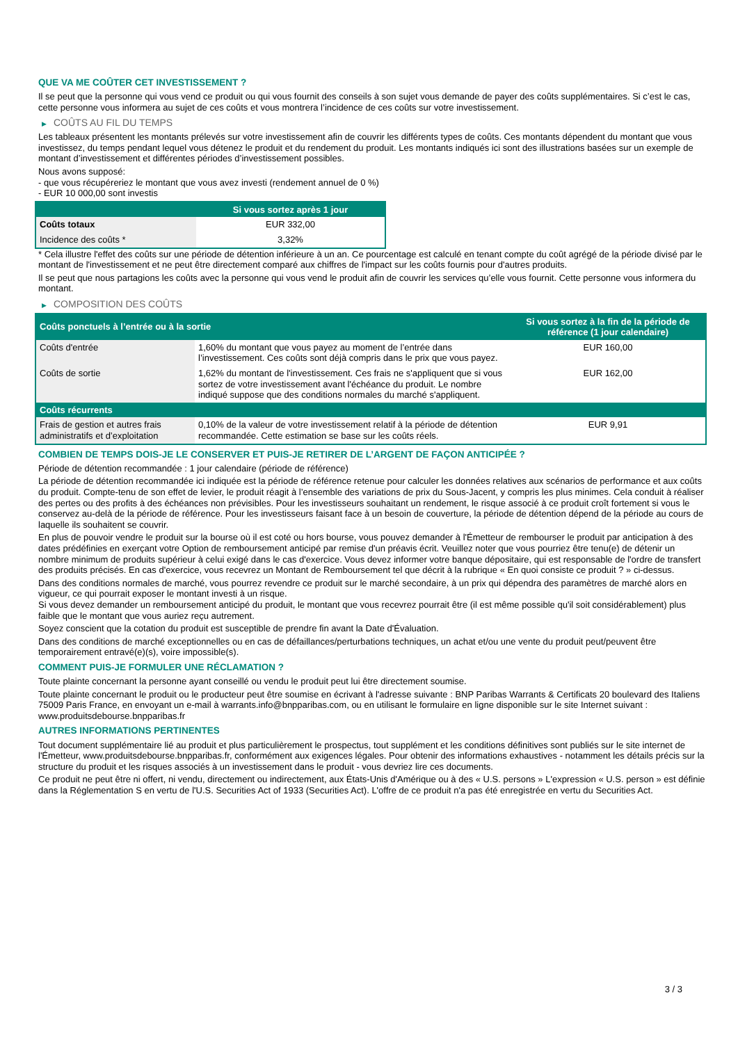QUE VA ME COÛTER CET INVESTISSEMENT ?
Il se peut que la personne qui vous vend ce produit ou qui vous fournit des conseils à son sujet vous demande de payer des coûts supplémentaires. Si c’est le cas, cette personne vous informera au sujet de ces coûts et vous montrera l’incidence de ces coûts sur votre investissement.
▶ COÛTS AU FIL DU TEMPS
Les tableaux présentent les montants prélevés sur votre investissement afin de couvrir les différents types de coûts. Ces montants dépendent du montant que vous investissez, du temps pendant lequel vous détenez le produit et du rendement du produit. Les montants indiqués ici sont des illustrations basées sur un exemple de montant d’investissement et différentes périodes d’investissement possibles.
Nous avons supposé:
- que vous récupéreriez le montant que vous avez investi (rendement annuel de 0 %)
- EUR 10 000,00 sont investis
| | Si vous sortez après 1 jour |
| --- | --- |
| Coûts totaux | EUR 332,00 |
| Incidence des coûts * | 3,32% |
* Cela illustre l'effet des coûts sur une période de détention inférieure à un an. Ce pourcentage est calculé en tenant compte du coût agrégé de la période divisé par le montant de l'investissement et ne peut être directement comparé aux chiffres de l'impact sur les coûts fournis pour d'autres produits.
Il se peut que nous partagions les coûts avec la personne qui vous vend le produit afin de couvrir les services qu’elle vous fournit. Cette personne vous informera du montant.
▶ COMPOSITION DES COÛTS
| Coûts ponctuels à l’entrée ou à la sortie | | Si vous sortez à la fin de la période de référence (1 jour calendaire) |
| --- | --- | --- |
| Coûts d'entrée | 1,60% du montant que vous payez au moment de l’entrée dans l’investissement. Ces coûts sont déjà compris dans le prix que vous payez. | EUR 160,00 |
| Coûts de sortie | 1,62% du montant de l'investissement. Ces frais ne s'appliquent que si vous sortez de votre investissement avant l'échéance du produit. Le nombre indiqué suppose que des conditions normales du marché s'appliquent. | EUR 162,00 |
| Coûts récurrents | | |
| Frais de gestion et autres frais administratifs et d’exploitation | 0,10% de la valeur de votre investissement relatif à la période de détention recommandée. Cette estimation se base sur les coûts réels. | EUR 9,91 |
COMBIEN DE TEMPS DOIS-JE LE CONSERVER ET PUIS-JE RETIRER DE L’ARGENT DE FAÇON ANTICIPÉE ?
Période de détention recommandée : 1 jour calendaire (période de référence)
La période de détention recommandée ici indiquée est la période de référence retenue pour calculer les données relatives aux scénarios de performance et aux coûts du produit. Compte-tenu de son effet de levier, le produit réagit à l’ensemble des variations de prix du Sous-Jacent, y compris les plus minimes. Cela conduit à réaliser des pertes ou des profits à des échéances non prévisibles. Pour les investisseurs souhaitant un rendement, le risque associé à ce produit croît fortement si vous le conservez au-delà de la période de référence. Pour les investisseurs faisant face à un besoin de couverture, la période de détention dépend de la période au cours de laquelle ils souhaitent se couvrir.
En plus de pouvoir vendre le produit sur la bourse où il est coté ou hors bourse, vous pouvez demander à l'Émetteur de rembourser le produit par anticipation à des dates prédéfinies en exerçant votre Option de remboursement anticipé par remise d'un préavis écrit. Veuillez noter que vous pourriez être tenu(e) de détenir un nombre minimum de produits supérieur à celui exigé dans le cas d'exercice. Vous devez informer votre banque dépositaire, qui est responsable de l'ordre de transfert des produits précisés. En cas d'exercice, vous recevrez un Montant de Remboursement tel que décrit à la rubrique « En quoi consiste ce produit ? » ci-dessus.
Dans des conditions normales de marché, vous pourrez revendre ce produit sur le marché secondaire, à un prix qui dépendra des paramètres de marché alors en vigueur, ce qui pourrait exposer le montant investi à un risque.
Si vous devez demander un remboursement anticipé du produit, le montant que vous recevrez pourrait être (il est même possible qu'il soit considérablement) plus faible que le montant que vous auriez reçu autrement.
Soyez conscient que la cotation du produit est susceptible de prendre fin avant la Date d'Évaluation.
Dans des conditions de marché exceptionnelles ou en cas de défaillances/perturbations techniques, un achat et/ou une vente du produit peut/peuvent être temporairement entravé(e)(s), voire impossible(s).
COMMENT PUIS-JE FORMULER UNE RÉCLAMATION ?
Toute plainte concernant la personne ayant conseillé ou vendu le produit peut lui être directement soumise.
Toute plainte concernant le produit ou le producteur peut être soumise en écrivant à l'adresse suivante : BNP Paribas Warrants & Certificats 20 boulevard des Italiens 75009 Paris France, en envoyant un e-mail à warrants.info@bnpparibas.com, ou en utilisant le formulaire en ligne disponible sur le site Internet suivant : www.produitsdebourse.bnpparibas.fr
AUTRES INFORMATIONS PERTINENTES
Tout document supplémentaire lié au produit et plus particulièrement le prospectus, tout supplément et les conditions définitives sont publiés sur le site internet de l'Émetteur, www.produitsdebourse.bnpparibas.fr, conformément aux exigences légales. Pour obtenir des informations exhaustives - notamment les détails précis sur la structure du produit et les risques associés à un investissement dans le produit - vous devriez lire ces documents.
Ce produit ne peut être ni offert, ni vendu, directement ou indirectement, aux États-Unis d'Amérique ou à des « U.S. persons » L'expression « U.S. person » est définie dans la Réglementation S en vertu de l'U.S. Securities Act of 1933 (Securities Act). L'offre de ce produit n'a pas été enregistrée en vertu du Securities Act.
3 / 3